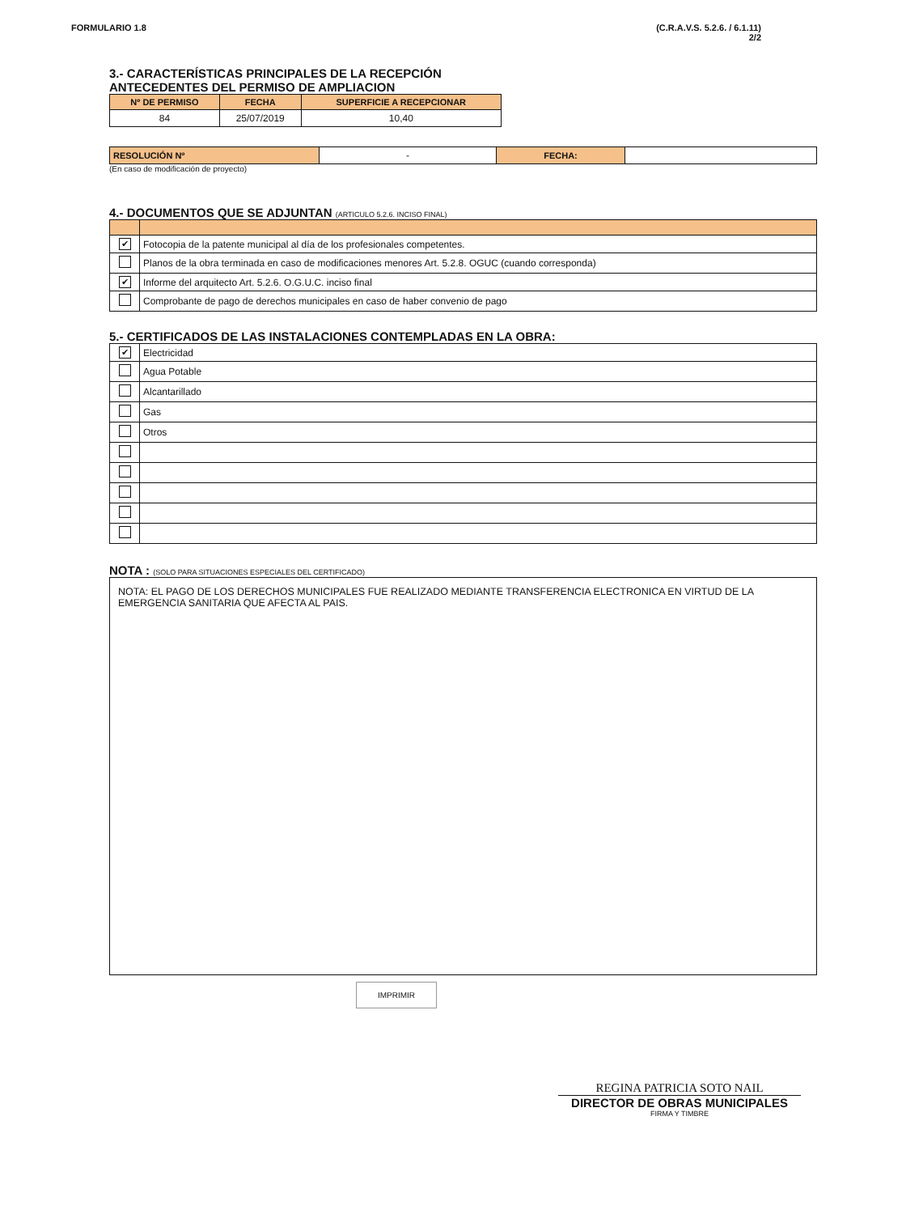FORMULARIO 1.8 (C.R.A.V.S. 5.2.6. / 6.1.11)
2/2
3.- CARACTERÍSTICAS PRINCIPALES DE LA RECEPCIÓN
ANTECEDENTES DEL PERMISO DE AMPLIACION
| Nº DE PERMISO | FECHA | SUPERFICIE A RECEPCIONAR |
| --- | --- | --- |
| 84 | 25/07/2019 | 10,40 |
| RESOLUCIÓN Nº | - | FECHA: | |
(En caso de modificación de proyecto)
4.- DOCUMENTOS QUE SE ADJUNTAN (ARTICULO 5.2.6. INCISO FINAL)
| ✔ | Fotocopia de la patente municipal al día de los profesionales competentes. |
| | Planos de la obra terminada en caso de modificaciones menores Art. 5.2.8. OGUC (cuando corresponda) |
| ✔ | Informe del arquitecto Art. 5.2.6. O.G.U.C. inciso final |
| | Comprobante de pago de derechos municipales en caso de haber convenio de pago |
5.- CERTIFICADOS DE LAS INSTALACIONES CONTEMPLADAS EN LA OBRA:
| ✔ | Electricidad |
| | Agua Potable |
| | Alcantarillado |
| | Gas |
| | Otros |
NOTA : (SOLO PARA SITUACIONES ESPECIALES DEL CERTIFICADO)
NOTA: EL PAGO DE LOS DERECHOS MUNICIPALES FUE REALIZADO MEDIANTE TRANSFERENCIA ELECTRONICA EN VIRTUD DE LA EMERGENCIA SANITARIA QUE AFECTA AL PAIS.
IMPRIMIR
REGINA PATRICIA SOTO NAIL
DIRECTOR DE OBRAS MUNICIPALES
FIRMA Y TIMBRE